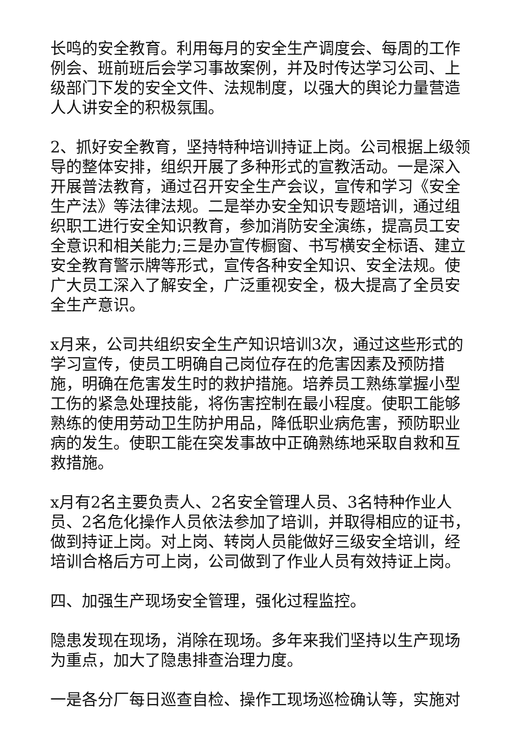长鸣的安全教育。利用每月的安全生产调度会、每周的工作例会、班前班后会学习事故案例，并及时传达学习公司、上级部门下发的安全文件、法规制度，以强大的舆论力量营造人人讲安全的积极氛围。
2、抓好安全教育，坚持特种培训持证上岗。公司根据上级领导的整体安排，组织开展了多种形式的宣教活动。一是深入开展普法教育，通过召开安全生产会议，宣传和学习《安全生产法》等法律法规。二是举办安全知识专题培训，通过组织职工进行安全知识教育，参加消防安全演练，提高员工安全意识和相关能力;三是办宣传橱窗、书写横安全标语、建立安全教育警示牌等形式，宣传各种安全知识、安全法规。使广大员工深入了解安全，广泛重视安全，极大提高了全员安全生产意识。
x月来，公司共组织安全生产知识培训3次，通过这些形式的学习宣传，使员工明确自己岗位存在的危害因素及预防措施，明确在危害发生时的救护措施。培养员工熟练掌握小型工伤的紧急处理技能，将伤害控制在最小程度。使职工能够熟练的使用劳动卫生防护用品，降低职业病危害，预防职业病的发生。使职工能在突发事故中正确熟练地采取自救和互救措施。
x月有2名主要负责人、2名安全管理人员、3名特种作业人员、2名危化操作人员依法参加了培训，并取得相应的证书，做到持证上岗。对上岗、转岗人员能做好三级安全培训，经培训合格后方可上岗，公司做到了作业人员有效持证上岗。
四、加强生产现场安全管理，强化过程监控。
隐患发现在现场，消除在现场。多年来我们坚持以生产现场为重点，加大了隐患排查治理力度。
一是各分厂每日巡查自检、操作工现场巡检确认等，实施对